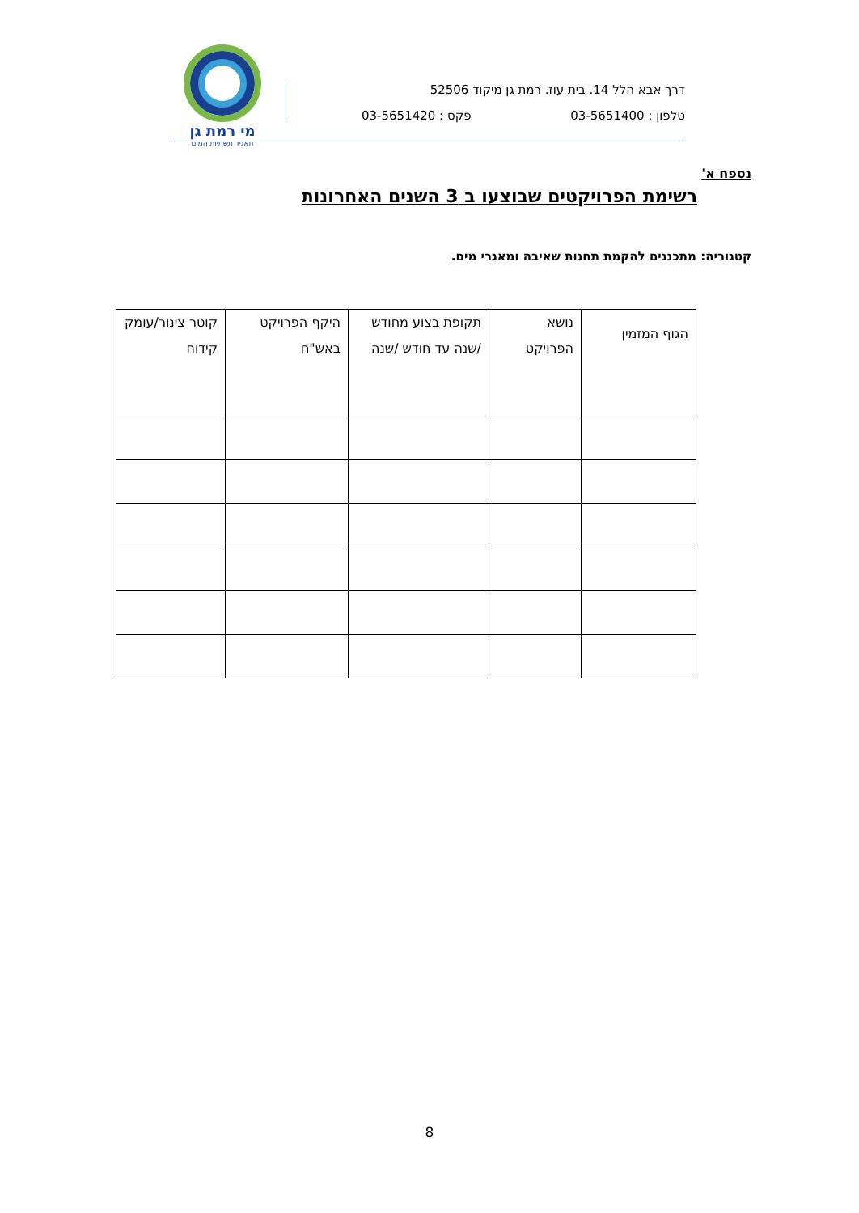דרך אבא הלל 14. בית עוז. רמת גן מיקוד 52506
טלפון : 03-5651400 פקס : 03-5651420
מי רמת גן
תאגיד תשתיות המים
נספח א'
רשימת הפרויקטים שבוצעו ב 3 השנים האחרונות
קטגוריה: מתכננים להקמת תחנות שאיבה ומאגרי מים.
| הגוף המזמין | נושא הפרויקט | תקופת בצוע מחודש /שנה עד חודש /שנה | היקף הפרויקט באש"ח | קוטר צינור/עומק קידוח |
| --- | --- | --- | --- | --- |
8